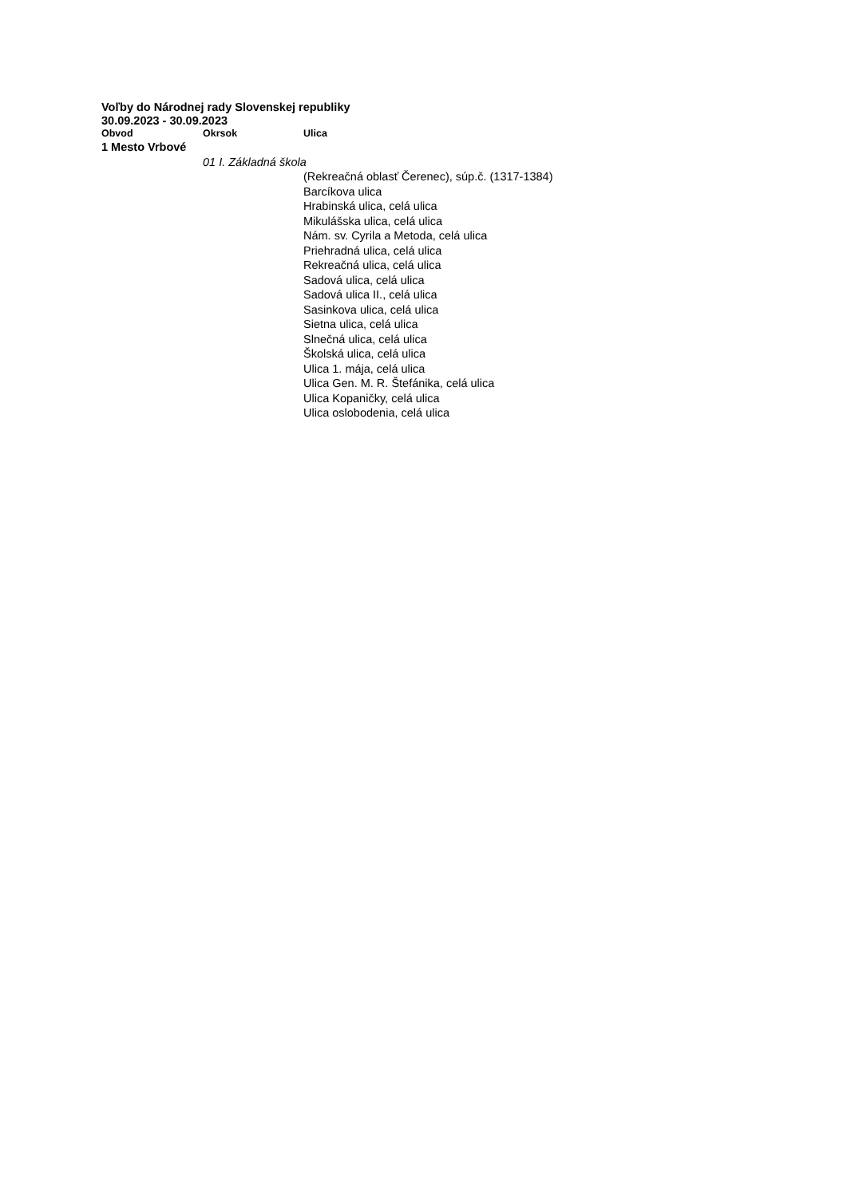Voľby do Národnej rady Slovenskej republiky
30.09.2023 - 30.09.2023
| Obvod | Okrsok | Ulica |
| --- | --- | --- |
| 1 Mesto Vrbové | | |
| | 01 I. Základná škola | |
| | | (Rekreačná oblasť Čerenec), súp.č. (1317-1384) |
| | | Barcíkova ulica |
| | | Hrabinská ulica, celá ulica |
| | | Mikulášska ulica, celá ulica |
| | | Nám. sv. Cyrila a Metoda, celá ulica |
| | | Priehradná ulica, celá ulica |
| | | Rekreačná ulica, celá ulica |
| | | Sadová ulica, celá ulica |
| | | Sadová ulica II., celá ulica |
| | | Sasinkova ulica, celá ulica |
| | | Sietna ulica, celá ulica |
| | | Slnečná ulica, celá ulica |
| | | Školská ulica, celá ulica |
| | | Ulica 1. mája, celá ulica |
| | | Ulica Gen. M. R. Štefánika, celá ulica |
| | | Ulica Kopaničky, celá ulica |
| | | Ulica oslobodenia, celá ulica |